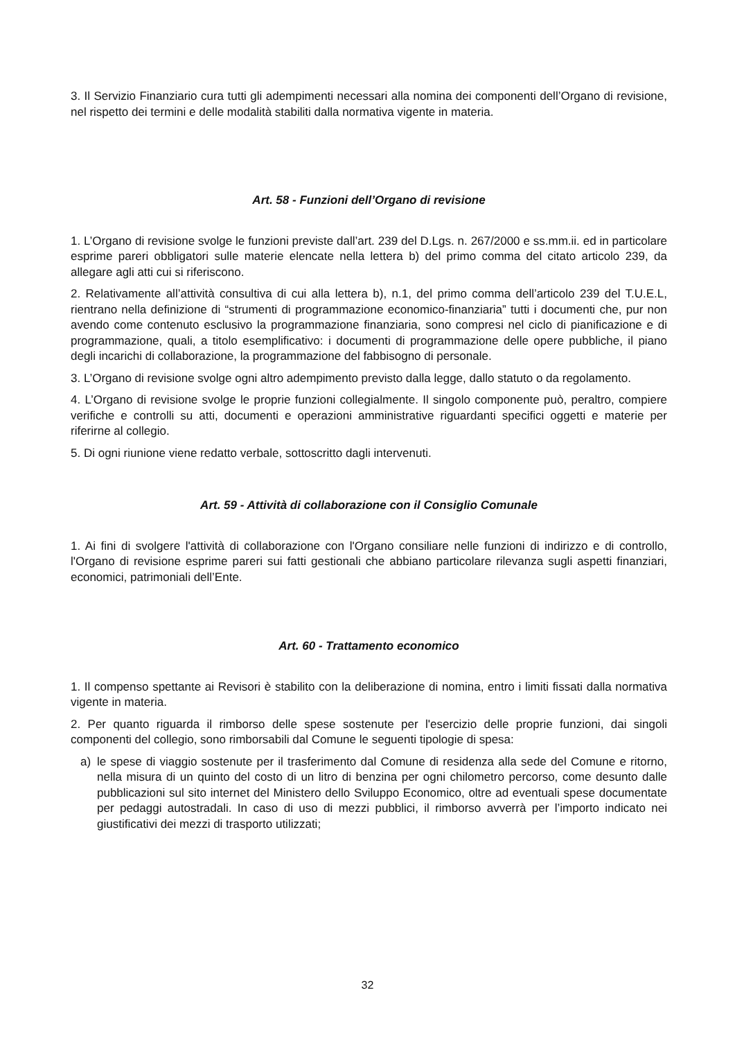3. Il Servizio Finanziario cura tutti gli adempimenti necessari alla nomina dei componenti dell’Organo di revisione, nel rispetto dei termini e delle modalità stabiliti dalla normativa vigente in materia.
Art. 58 - Funzioni dell’Organo di revisione
1. L’Organo di revisione svolge le funzioni previste dall’art. 239 del D.Lgs. n. 267/2000 e ss.mm.ii. ed in particolare esprime pareri obbligatori sulle materie elencate nella lettera b) del primo comma del citato articolo 239, da allegare agli atti cui si riferiscono.
2. Relativamente all’attività consultiva di cui alla lettera b), n.1, del primo comma dell’articolo 239 del T.U.E.L, rientrano nella definizione di “strumenti di programmazione economico-finanziaria” tutti i documenti che, pur non avendo come contenuto esclusivo la programmazione finanziaria, sono compresi nel ciclo di pianificazione e di programmazione, quali, a titolo esemplificativo: i documenti di programmazione delle opere pubbliche, il piano degli incarichi di collaborazione, la programmazione del fabbisogno di personale.
3. L’Organo di revisione svolge ogni altro adempimento previsto dalla legge, dallo statuto o da regolamento.
4. L’Organo di revisione svolge le proprie funzioni collegialmente. Il singolo componente può, peraltro, compiere verifiche e controlli su atti, documenti e operazioni amministrative riguardanti specifici oggetti e materie per riferirne al collegio.
5. Di ogni riunione viene redatto verbale, sottoscritto dagli intervenuti.
Art. 59 - Attività di collaborazione con il Consiglio Comunale
1. Ai fini di svolgere l'attività di collaborazione con l'Organo consiliare nelle funzioni di indirizzo e di controllo, l'Organo di revisione esprime pareri sui fatti gestionali che abbiano particolare rilevanza sugli aspetti finanziari, economici, patrimoniali dell’Ente.
Art. 60 - Trattamento economico
1. Il compenso spettante ai Revisori è stabilito con la deliberazione di nomina, entro i limiti fissati dalla normativa vigente in materia.
2. Per quanto riguarda il rimborso delle spese sostenute per l'esercizio delle proprie funzioni, dai singoli componenti del collegio, sono rimborsabili dal Comune le seguenti tipologie di spesa:
a) le spese di viaggio sostenute per il trasferimento dal Comune di residenza alla sede del Comune e ritorno, nella misura di un quinto del costo di un litro di benzina per ogni chilometro percorso, come desunto dalle pubblicazioni sul sito internet del Ministero dello Sviluppo Economico, oltre ad eventuali spese documentate per pedaggi autostradali. In caso di uso di mezzi pubblici, il rimborso avverrà per l’importo indicato nei giustificativi dei mezzi di trasporto utilizzati;
32